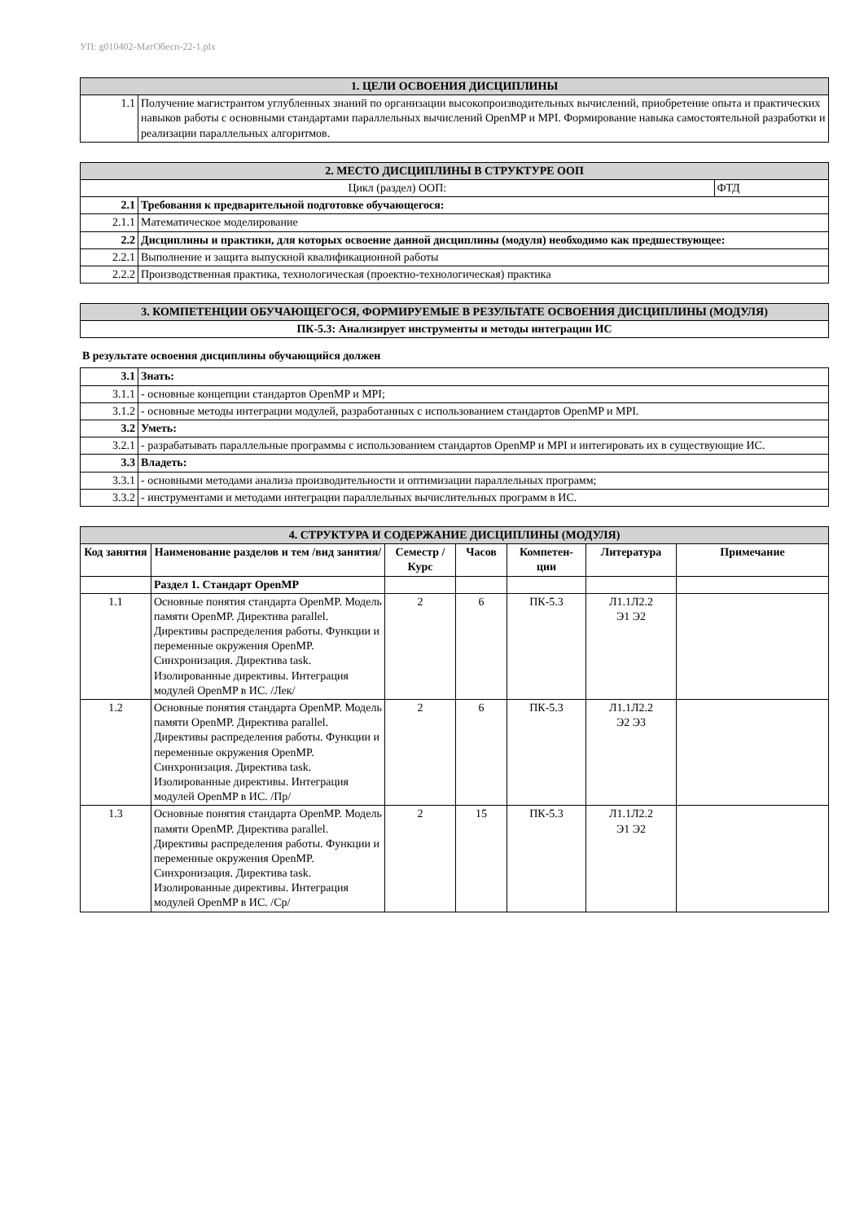УП: g010402-МатОбесп-22-1.plx
| 1. ЦЕЛИ ОСВОЕНИЯ ДИСЦИПЛИНЫ | |
| --- | --- |
| 1.1 | Получение магистрантом углубленных знаний по организации высокопроизводительных вычислений, приобретение опыта и практических навыков работы с основными стандартами параллельных вычислений OpenMP и MPI. Формирование навыка самостоятельной разработки и реализации параллельных алгоритмов. |
| 2. МЕСТО ДИСЦИПЛИНЫ В СТРУКТУРЕ ООП | | |
| --- | --- | --- |
| Цикл (раздел) ООП: | | ФТД |
| 2.1 | Требования к предварительной подготовке обучающегося: | |
| 2.1.1 | Математическое моделирование | |
| 2.2 | Дисциплины и практики, для которых освоение данной дисциплины (модуля) необходимо как предшествующее: | |
| 2.2.1 | Выполнение и защита выпускной квалификационной работы | |
| 2.2.2 | Производственная практика, технологическая (проектно-технологическая) практика | |
| 3. КОМПЕТЕНЦИИ ОБУЧАЮЩЕГОСЯ, ФОРМИРУЕМЫЕ В РЕЗУЛЬТАТЕ ОСВОЕНИЯ ДИСЦИПЛИНЫ (МОДУЛЯ) |
| --- |
| ПК-5.3: Анализирует инструменты и методы интеграции ИС |
В результате освоения дисциплины обучающийся должен
| 3.1 | Знать: |
| 3.1.1 | - основные концепции стандартов OpenMP и MPI; |
| 3.1.2 | - основные методы интеграции модулей, разработанных с использованием стандартов OpenMP и MPI. |
| 3.2 | Уметь: |
| 3.2.1 | - разрабатывать параллельные программы с использованием стандартов OpenMP и MPI и интегировать их в существующие ИС. |
| 3.3 | Владеть: |
| 3.3.1 | - основными методами анализа производительности и оптимизации параллельных программ; |
| 3.3.2 | - инструментами и методами интеграции параллельных вычислительных программ в ИС. |
| 4. СТРУКТУРА И СОДЕРЖАНИЕ ДИСЦИПЛИНЫ (МОДУЛЯ) | | | | | | |
| --- | --- | --- | --- | --- | --- | --- |
| Код занятия | Наименование разделов и тем /вид занятия/ | Семестр / Курс | Часов | Компетен-ции | Литература | Примечание |
| | Раздел 1. Стандарт OpenMP | | | | | |
| 1.1 | Основные понятия стандарта OpenMP. Модель памяти OpenMP. Директива parallel. Директивы распределения работы. Функции и переменные окружения OpenMP. Синхронизация. Директива task. Изолированные директивы. Интеграция модулей OpenMP в ИС. /Лек/ | 2 | 6 | ПК-5.3 | Л1.1Л2.2 Э1 Э2 | |
| 1.2 | Основные понятия стандарта OpenMP. Модель памяти OpenMP. Директива parallel. Директивы распределения работы. Функции и переменные окружения OpenMP. Синхронизация. Директива task. Изолированные директивы. Интеграция модулей OpenMP в ИС. /Пр/ | 2 | 6 | ПК-5.3 | Л1.1Л2.2 Э2 Э3 | |
| 1.3 | Основные понятия стандарта OpenMP. Модель памяти OpenMP. Директива parallel. Директивы распределения работы. Функции и переменные окружения OpenMP. Синхронизация. Директива task. Изолированные директивы. Интеграция модулей OpenMP в ИС. /Ср/ | 2 | 15 | ПК-5.3 | Л1.1Л2.2 Э1 Э2 | |